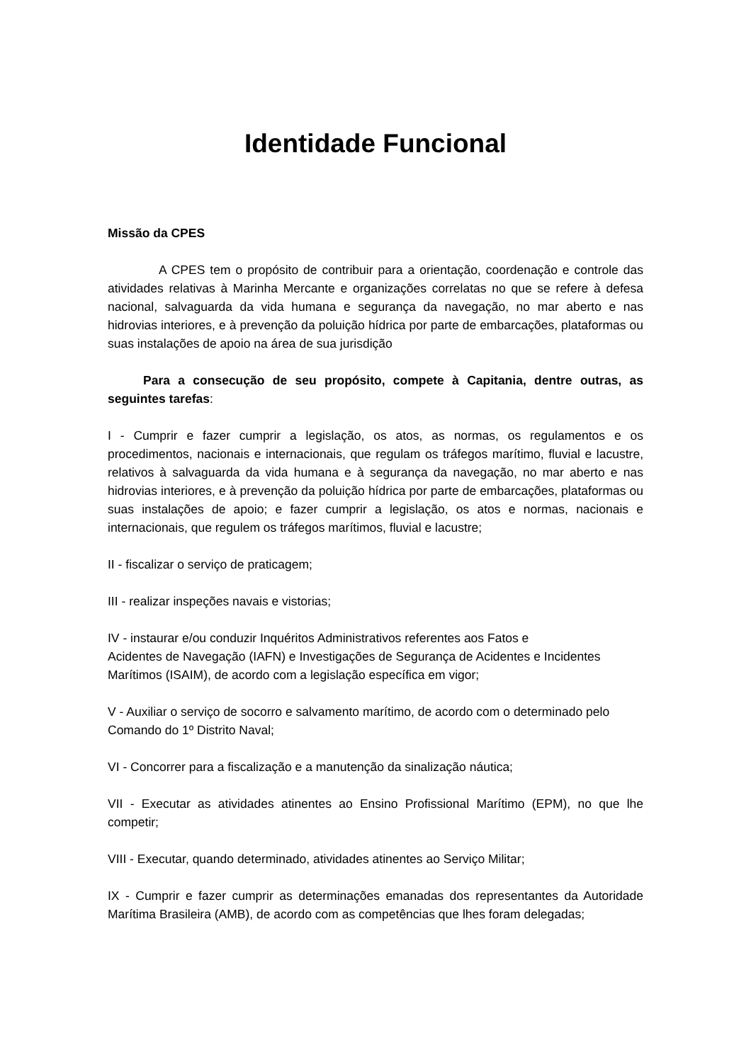Identidade Funcional
Missão da CPES
A CPES tem o propósito de contribuir para a orientação, coordenação e controle das atividades relativas à Marinha Mercante e organizações correlatas no que se refere à defesa nacional, salvaguarda da vida humana e segurança da navegação, no mar aberto e nas hidrovias interiores, e à prevenção da poluição hídrica por parte de embarcações, plataformas ou suas instalações de apoio na área de sua jurisdição
Para a consecução de seu propósito, compete à Capitania, dentre outras, as seguintes tarefas:
I - Cumprir e fazer cumprir a legislação, os atos, as normas, os regulamentos e os procedimentos, nacionais e internacionais, que regulam os tráfegos marítimo, fluvial e lacustre, relativos à salvaguarda da vida humana e à segurança da navegação, no mar aberto e nas hidrovias interiores, e à prevenção da poluição hídrica por parte de embarcações, plataformas ou suas instalações de apoio; e fazer cumprir a legislação, os atos e normas, nacionais e internacionais, que regulem os tráfegos marítimos, fluvial e lacustre;
II - fiscalizar o serviço de praticagem;
III - realizar inspeções navais e vistorias;
IV - instaurar e/ou conduzir Inquéritos Administrativos referentes aos Fatos e
Acidentes de Navegação (IAFN) e Investigações de Segurança de Acidentes e Incidentes Marítimos (ISAIM), de acordo com a legislação específica em vigor;
V - Auxiliar o serviço de socorro e salvamento marítimo, de acordo com o determinado pelo Comando do 1º Distrito Naval;
VI - Concorrer para a fiscalização e a manutenção da sinalização náutica;
VII - Executar as atividades atinentes ao Ensino Profissional Marítimo (EPM), no que lhe competir;
VIII - Executar, quando determinado, atividades atinentes ao Serviço Militar;
IX - Cumprir e fazer cumprir as determinações emanadas dos representantes da Autoridade Marítima Brasileira (AMB), de acordo com as competências que lhes foram delegadas;